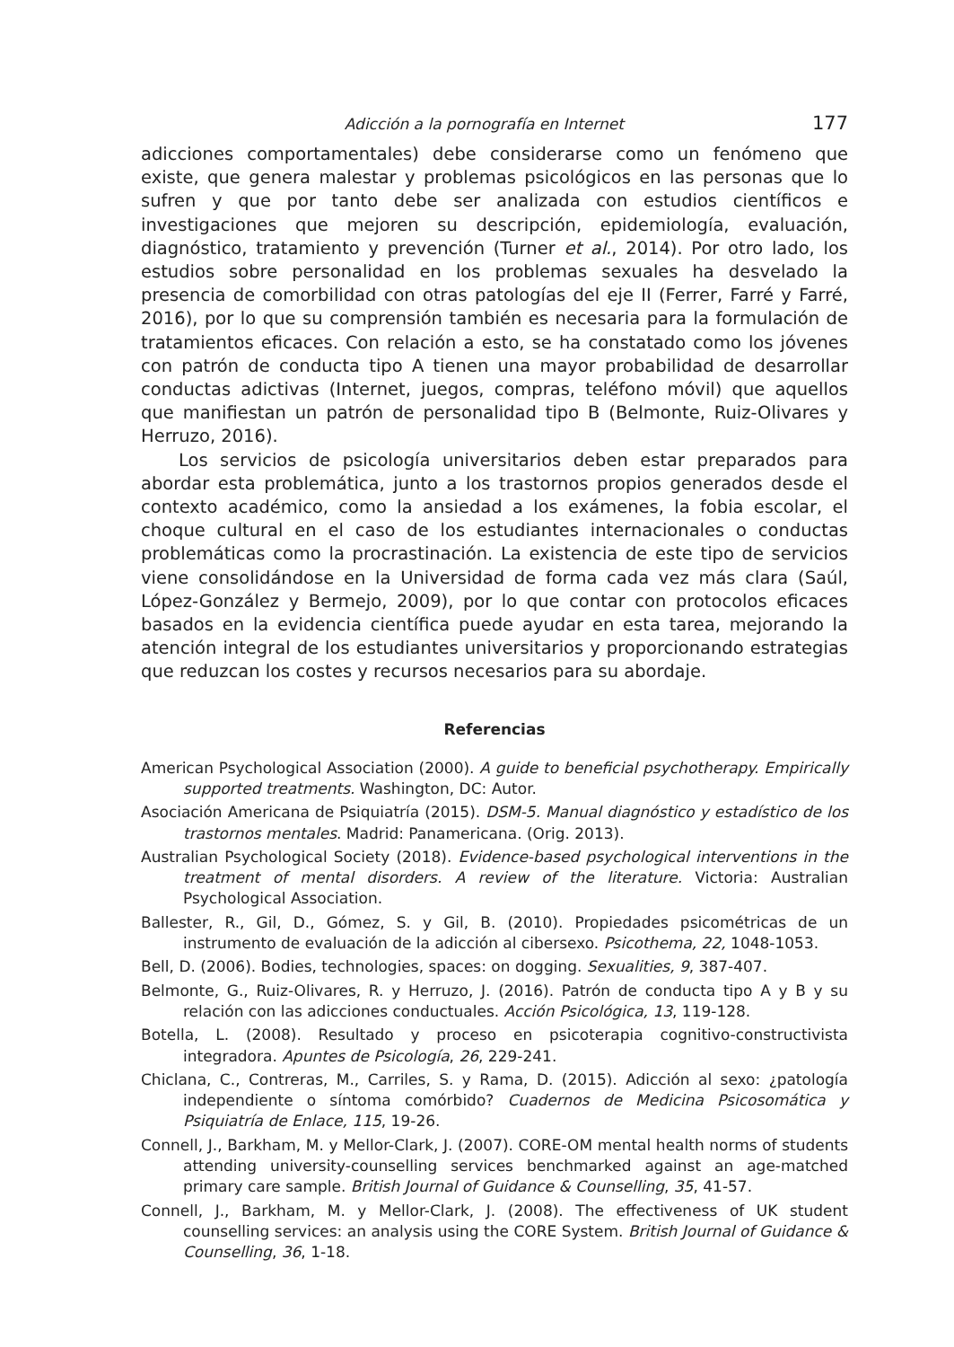Adicción a la pornografía en Internet 177
adicciones comportamentales) debe considerarse como un fenómeno que existe, que genera malestar y problemas psicológicos en las personas que lo sufren y que por tanto debe ser analizada con estudios científicos e investigaciones que mejoren su descripción, epidemiología, evaluación, diagnóstico, tratamiento y prevención (Turner et al., 2014). Por otro lado, los estudios sobre personalidad en los problemas sexuales ha desvelado la presencia de comorbilidad con otras patologías del eje II (Ferrer, Farré y Farré, 2016), por lo que su comprensión también es necesaria para la formulación de tratamientos eficaces. Con relación a esto, se ha constatado como los jóvenes con patrón de conducta tipo A tienen una mayor probabilidad de desarrollar conductas adictivas (Internet, juegos, compras, teléfono móvil) que aquellos que manifiestan un patrón de personalidad tipo B (Belmonte, Ruiz-Olivares y Herruzo, 2016).
Los servicios de psicología universitarios deben estar preparados para abordar esta problemática, junto a los trastornos propios generados desde el contexto académico, como la ansiedad a los exámenes, la fobia escolar, el choque cultural en el caso de los estudiantes internacionales o conductas problemáticas como la procrastinación. La existencia de este tipo de servicios viene consolidándose en la Universidad de forma cada vez más clara (Saúl, López-González y Bermejo, 2009), por lo que contar con protocolos eficaces basados en la evidencia científica puede ayudar en esta tarea, mejorando la atención integral de los estudiantes universitarios y proporcionando estrategias que reduzcan los costes y recursos necesarios para su abordaje.
Referencias
American Psychological Association (2000). A guide to beneficial psychotherapy. Empirically supported treatments. Washington, DC: Autor.
Asociación Americana de Psiquiatría (2015). DSM-5. Manual diagnóstico y estadístico de los trastornos mentales. Madrid: Panamericana. (Orig. 2013).
Australian Psychological Society (2018). Evidence-based psychological interventions in the treatment of mental disorders. A review of the literature. Victoria: Australian Psychological Association.
Ballester, R., Gil, D., Gómez, S. y Gil, B. (2010). Propiedades psicométricas de un instrumento de evaluación de la adicción al cibersexo. Psicothema, 22, 1048-1053.
Bell, D. (2006). Bodies, technologies, spaces: on dogging. Sexualities, 9, 387-407.
Belmonte, G., Ruiz-Olivares, R. y Herruzo, J. (2016). Patrón de conducta tipo A y B y su relación con las adicciones conductuales. Acción Psicológica, 13, 119-128.
Botella, L. (2008). Resultado y proceso en psicoterapia cognitivo-constructivista integradora. Apuntes de Psicología, 26, 229-241.
Chiclana, C., Contreras, M., Carriles, S. y Rama, D. (2015). Adicción al sexo: ¿patología independiente o síntoma comórbido? Cuadernos de Medicina Psicosomática y Psiquiatría de Enlace, 115, 19-26.
Connell, J., Barkham, M. y Mellor-Clark, J. (2007). CORE-OM mental health norms of students attending university-counselling services benchmarked against an age-matched primary care sample. British Journal of Guidance & Counselling, 35, 41-57.
Connell, J., Barkham, M. y Mellor-Clark, J. (2008). The effectiveness of UK student counselling services: an analysis using the CORE System. British Journal of Guidance & Counselling, 36, 1-18.